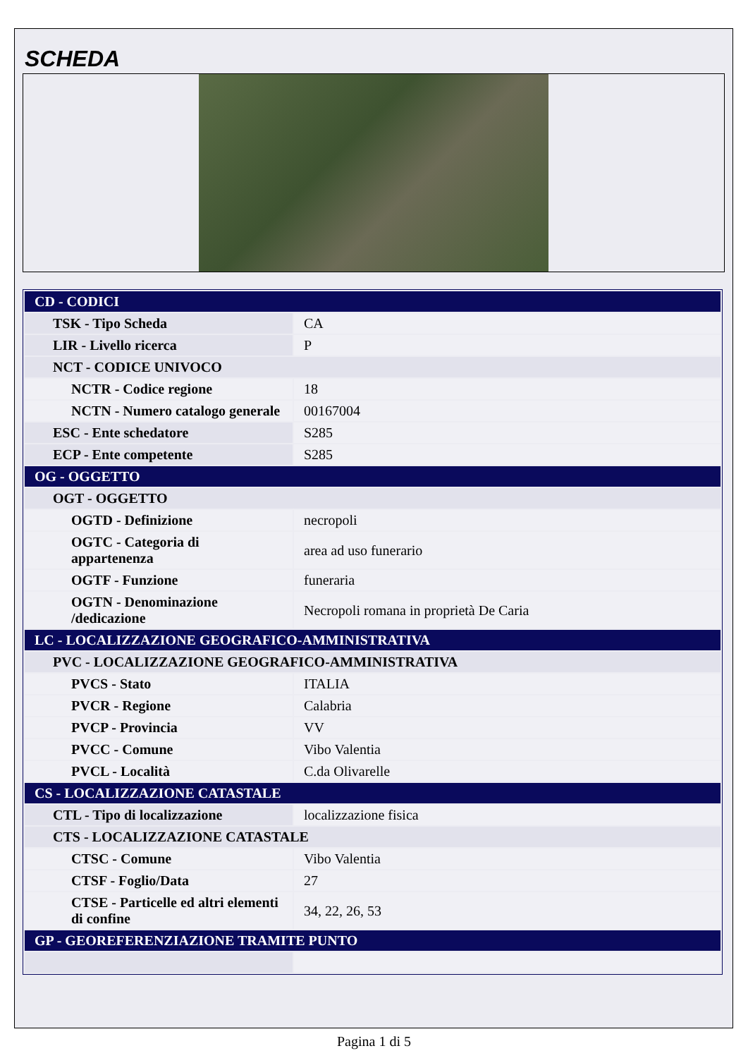SCHEDA
| CD - CODICI | |
| TSK - Tipo Scheda | CA |
| LIR - Livello ricerca | P |
| NCT - CODICE UNIVOCO | |
| NCTR - Codice regione | 18 |
| NCTN - Numero catalogo generale | 00167004 |
| ESC - Ente schedatore | S285 |
| ECP - Ente competente | S285 |
| OG - OGGETTO | |
| OGT - OGGETTO | |
| OGTD - Definizione | necropoli |
| OGTC - Categoria di appartenenza | area ad uso funerario |
| OGTF - Funzione | funeraria |
| OGTN - Denominazione /dedicazione | Necropoli romana in proprietà De Caria |
| LC - LOCALIZZAZIONE GEOGRAFICO-AMMINISTRATIVA | |
| PVC - LOCALIZZAZIONE GEOGRAFICO-AMMINISTRATIVA | |
| PVCS - Stato | ITALIA |
| PVCR - Regione | Calabria |
| PVCP - Provincia | VV |
| PVCC - Comune | Vibo Valentia |
| PVCL - Località | C.da Olivarelle |
| CS - LOCALIZZAZIONE CATASTALE | |
| CTL - Tipo di localizzazione | localizzazione fisica |
| CTS - LOCALIZZAZIONE CATASTALE | |
| CTSC - Comune | Vibo Valentia |
| CTSF - Foglio/Data | 27 |
| CTSE - Particelle ed altri elementi di confine | 34, 22, 26, 53 |
| GP - GEOREFERENZIAZIONE TRAMITE PUNTO | |
Pagina 1 di 5